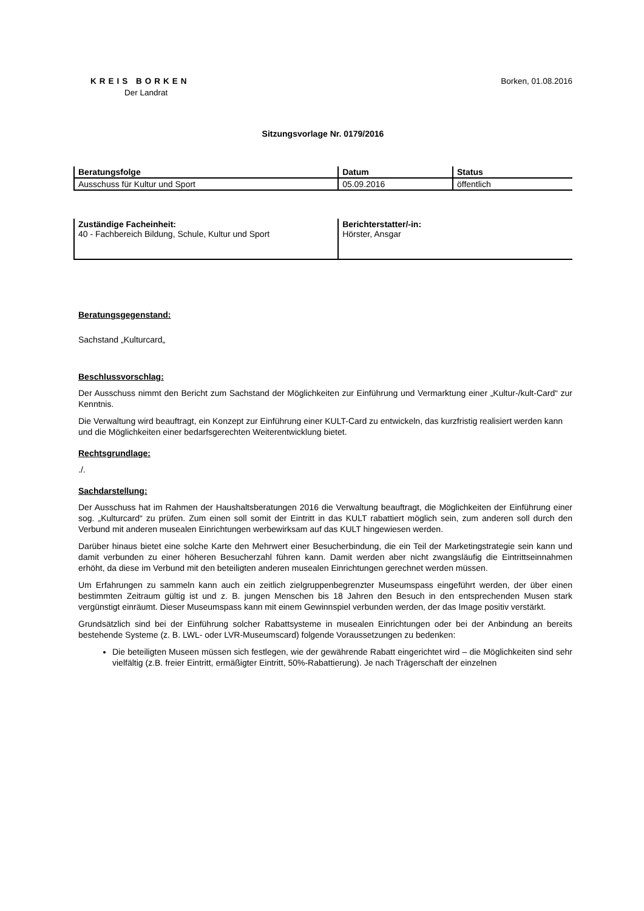KREIS BORKEN
Der Landrat
Borken, 01.08.2016
Sitzungsvorlage Nr. 0179/2016
| Beratungsfolge | Datum | Status |
| --- | --- | --- |
| Ausschuss für Kultur und Sport | 05.09.2016 | öffentlich |
| Zuständige Facheinheit: 40 - Fachbereich Bildung, Schule, Kultur und Sport | Berichterstatter/-in: Hörster, Ansgar |
Beratungsgegenstand:
Sachstand „Kulturcard„
Beschlussvorschlag:
Der Ausschuss nimmt den Bericht zum Sachstand der Möglichkeiten zur Einführung und Vermarktung einer „Kultur-/kult-Card“ zur Kenntnis.
Die Verwaltung wird beauftragt, ein Konzept zur Einführung einer KULT-Card zu entwickeln, das kurzfristig realisiert werden kann und die Möglichkeiten einer bedarfsgerechten Weiterentwicklung bietet.
Rechtsgrundlage:
./.
Sachdarstellung:
Der Ausschuss hat im Rahmen der Haushaltsberatungen 2016 die Verwaltung beauftragt, die Möglichkeiten der Einführung einer sog. „Kulturcard“ zu prüfen. Zum einen soll somit der Eintritt in das KULT rabattiert möglich sein, zum anderen soll durch den Verbund mit anderen musealen Einrichtungen werbewirksam auf das KULT hingewiesen werden.
Darüber hinaus bietet eine solche Karte den Mehrwert einer Besucherbindung, die ein Teil der Marketingstrategie sein kann und damit verbunden zu einer höheren Besucherzahl führen kann. Damit werden aber nicht zwangsläufig die Eintrittseinnahmen erhöht, da diese im Verbund mit den beteiligten anderen musealen Einrichtungen gerechnet werden müssen.
Um Erfahrungen zu sammeln kann auch ein zeitlich zielgruppenbegrenzter Museumspass eingeführt werden, der über einen bestimmten Zeitraum gültig ist und z. B. jungen Menschen bis 18 Jahren den Besuch in den entsprechenden Musen stark vergünstigt einräumt. Dieser Museumspass kann mit einem Gewinnspiel verbunden werden, der das Image positiv verstärkt.
Grundsätzlich sind bei der Einführung solcher Rabattsysteme in musealen Einrichtungen oder bei der Anbindung an bereits bestehende Systeme (z. B. LWL- oder LVR-Museumscard) folgende Voraussetzungen zu bedenken:
Die beteiligten Museen müssen sich festlegen, wie der gewährende Rabatt eingerichtet wird – die Möglichkeiten sind sehr vielfältig (z.B. freier Eintritt, ermäßigter Eintritt, 50%-Rabattierung). Je nach Trägerschaft der einzelnen